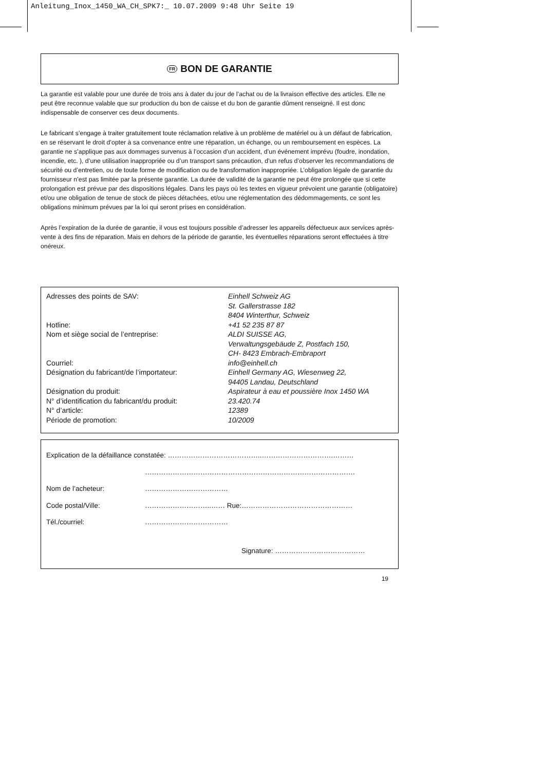Anleitung_Inox_1450_WA_CH_SPK7:_ 10.07.2009 9:48 Uhr Seite 19
FR BON DE GARANTIE
La garantie est valable pour une durée de trois ans à dater du jour de l’achat ou de la livraison effective des articles. Elle ne peut être reconnue valable que sur production du bon de caisse et du bon de garantie dûment renseigné. Il est donc indispensable de conserver ces deux documents.
Le fabricant s’engage à traiter gratuitement toute réclamation relative à un problème de matériel ou à un défaut de fabrication, en se réservant le droit d’opter à sa convenance entre une réparation, un échange, ou un remboursement en espèces. La garantie ne s’applique pas aux dommages survenus à l’occasion d’un accident, d’un événement imprévu (foudre, inondation, incendie, etc. ), d’une utilisation inappropriée ou d’un transport sans précaution, d’un refus d’observer les recommandations de sécurité ou d’entretien, ou de toute forme de modification ou de transformation inappropriée. L’obligation légale de garantie du fournisseur n’est pas limitée par la présente garantie. La durée de validité de la garantie ne peut être prolongée que si cette prolongation est prévue par des dispositions légales. Dans les pays où les textes en vigueur prévoient une garantie (obligatoire) et/ou une obligation de tenue de stock de pièces détachées, et/ou une réglementation des dédommagements, ce sont les obligations minimum prévues par la loi qui seront prises en considération.
Après l’expiration de la durée de garantie, il vous est toujours possible d’adresser les appareils défectueux aux services après-vente à des fins de réparation. Mais en dehors de la période de garantie, les éventuelles réparations seront effectuées à titre onéreux.
| Adresses des points de SAV: | Einhell Schweiz AG St. Gallerstrasse 182 8404 Winterthur, Schweiz |
| Hotline: | +41 52 235 87 87 |
| Nom et siège social de l’entreprise: | ALDI SUISSE AG, Verwaltungsgebäude Z, Postfach 150, CH- 8423 Embrach-Embraport |
| Courriel: | info@einhell.ch |
| Désignation du fabricant/de l’importateur: | Einhell Germany AG, Wiesenweg 22, 94405 Landau, Deutschland |
| Désignation du produit: | Aspirateur à eau et poussière Inox 1450 WA |
| N° d’identification du fabricant/du produit: | 23.420.74 |
| N° d’article: | 12389 |
| Période de promotion: | 10/2009 |
| Explication de la défaillance constatée: …………………………………..………………………….……… | |
| | ………………………………………………………………………………. |
| Nom de l’acheteur: | ……………………………… |
| Code postal/Ville: | ………………………..…… Rue:………………………………………… |
| Tél./courriel: | ……………………………… |
| Signature: ………………………………… | |
19